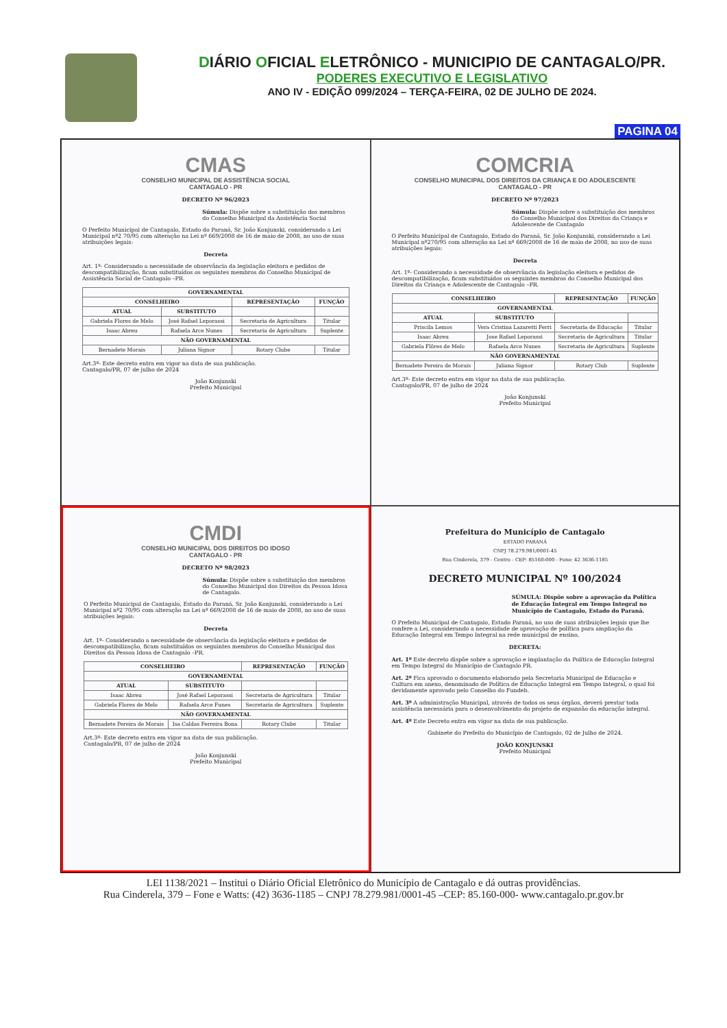DIÁRIO OFICIAL ELETRÔNICO - MUNICIPIO DE CANTAGALO/PR.
PODERES EXECUTIVO E LEGISLATIVO
ANO IV - EDIÇÃO 099/2024 – TERÇA-FEIRA, 02 DE JULHO DE 2024.
PAGINA 04
CMAS
CONSELHO MUNICIPAL DE ASSISTÊNCIA SOCIAL
CANTAGALO - PR
DECRETO Nº 96/2023
Súmula: Dispõe sobre a substituição dos membros do Conselho Municipal da Assistência Social
O Perfeito Municipal de Cantagalo, Estado do Paraná, Sr. João Konjunski, considerando a Lei Municipal nº2 70/95 com alteração na Lei nº 669/2008 de 16 de maio de 2008, no uso de suas atribuições legais:
Decreta
Art. 1º- Considerando a necessidade de observância da legislação eleitora e pedidos de descompatibilização, ficam substituídos os seguintes membros do Conselho Municipal de Assistência Social de Cantagalo –PR.
| GOVERNAMENTAL | | | |
| --- | --- | --- | --- |
| CONSELHEIRO | | REPRESENTAÇÃO | FUNÇÃO |
| ATUAL | SUBSTITUTO | | |
| Gabriela Flores de Melo | José Rafael Leporassi | Secretaria de Agricultura | Titular |
| Isaac Abreu | Rafaela Arce Nunes | Secretaria de Agricultura | Suplente |
| NÃO GOVERNAMENTAL | | | |
| Bernadete Morais | Juliana Signor | Rotary Clube | Titular |
Art.3º- Este decreto entra em vigor na data de sua publicação.
Cantagalo/PR, 07 de julho de 2024
João Konjunski
Prefeito Municipal
COMCRIA
CONSELHO MUNICIPAL DOS DIREITOS DA CRIANÇA E DO ADOLESCENTE
CANTAGALO - PR
DECRETO Nº 97/2023
Súmula: Dispõe sobre a substituição dos membros do Conselho Municipal dos Direitos da Criança e Adolescente de Cantagalo
O Perfeito Municipal de Cantagalo, Estado do Paraná, Sr. João Konjunski, considerando a Lei Municipal nº270/95 com alteração na Lei nº 669/2008 de 16 de maio de 2008, no uso de suas atribuições legais:
Decreta
Art. 1º- Considerando a necessidade de observância da legislação eleitora e pedidos de descompatibilização, ficam substituídos os seguintes membros do Conselho Municipal dos Direitos da Criança e Adolescente de Cantagalo –PR.
| CONSELHEIRO | | REPRESENTAÇÃO | FUNÇÃO |
| --- | --- | --- | --- |
| GOVERNAMENTAL | | | |
| ATUAL | SUBSTITUTO | | |
| Priscila Lemos | Vera Cristina Lazaretti Ferri | Secretaria de Educação | Titular |
| Isaac Abreu | Jose Rafael Leporassi | Secretaria de Agricultura | Titular |
| Gabriela Flôres de Melo | Rafaela Arce Nunes | Secretaria de Agricultura | Suplente |
| NÃO GOVERNAMENTAL | | | |
| Bernadete Pereira de Morais | Juliana Signor | Rotary Club | Suplente |
Art.3º- Este decreto entra em vigor na data de sua publicação.
Cantagalo/PR, 07 de julho de 2024
João Konjunski
Prefeito Municipal
CMDI
CONSELHO MUNICIPAL DOS DIREITOS DO IDOSO
CANTAGALO - PR
DECRETO Nº 98/2023
Súmula: Dispõe sobre a substituição dos membros do Conselho Municipal dos Direitos da Pessoa Idosa de Cantagalo.
O Perfeito Municipal de Cantagalo, Estado do Paraná, Sr. João Konjunski, considerando a Lei Municipal nº2 70/95 com alteração na Lei nº 669/2008 de 16 de maio de 2008, no uso de suas atribuições legais:
Decreta
Art. 1º- Considerando a necessidade de observância da legislação eleitora e pedidos de descompatibilização, ficam substituídos os seguintes membros do Conselho Municipal dos Direitos da Pessoa Idosa de Cantagalo –PR.
| CONSELHEIRO | | REPRESENTAÇÃO | FUNÇÃO |
| --- | --- | --- | --- |
| GOVERNAMENTAL | | | |
| ATUAL | SUBSTITUTO | | |
| Isaac Abreu | José Rafael Leporassi | Secretaria de Agricultura | Titular |
| Gabriela Flores de Melo | Rafaela Arce Funes | Secretaria de Agricultura | Suplente |
| NÃO GOVERNAMENTAL | | | |
| Bernadete Pereira de Morais | Isa Caldas Ferreira Bona | Rotary Clube | Titular |
Art.3º- Este decreto entra em vigor na data de sua publicação.
Cantagalo/PR, 07 de julho de 2024
João Konjunski
Prefeito Municipal
Prefeitura do Município de Cantagalo
ESTADO PARANÁ
CNPJ 78.279.981/0001-45
Rua Cinderela, 379 - Centro - CEP: 85160-000 - Fone: 42 3636-1185
DECRETO MUNICIPAL Nº 100/2024
SÚMULA: Dispõe sobre a aprovação da Política de Educação Integral em Tempo Integral no Município de Cantagalo, Estado do Paraná.
O Prefeito Municipal de Cantagalo, Estado Paraná, no uso de suas atribuições legais que lhe confere a Lei, considerando a necessidade de aprovação de política para ampliação da Educação Integral em Tempo Integral na rede municipal de ensino,
DECRETA:
Art. 1º Este decreto dispõe sobre a aprovação e implantação da Política de Educação Integral em Tempo Integral do Município de Cantagalo PR.
Art. 2º Fica aprovado o documento elaborado pela Secretaria Municipal de Educação e Cultura em anexo, denominado de Política de Educação Integral em Tempo Integral, o qual foi devidamente aprovado pelo Conselho do Fundeb.
Art. 3º A administração Municipal, através de todos os seus órgãos, deverá prestar toda assistência necessária para o desenvolvimento do projeto de expansão da educação integral.
Art. 4º Este Decreto entra em vigor na data de sua publicação.
Gabinete do Prefeito do Município de Cantagalo, 02 de Julho de 2024.
JOÃO KONJUNSKI
Prefeito Municipal
LEI 1138/2021 – Institui o Diário Oficial Eletrônico do Município de Cantagalo e dá outras providências.
Rua Cinderela, 379 – Fone e Watts: (42) 3636-1185 – CNPJ 78.279.981/0001-45 –CEP: 85.160-000- www.cantagalo.pr.gov.br